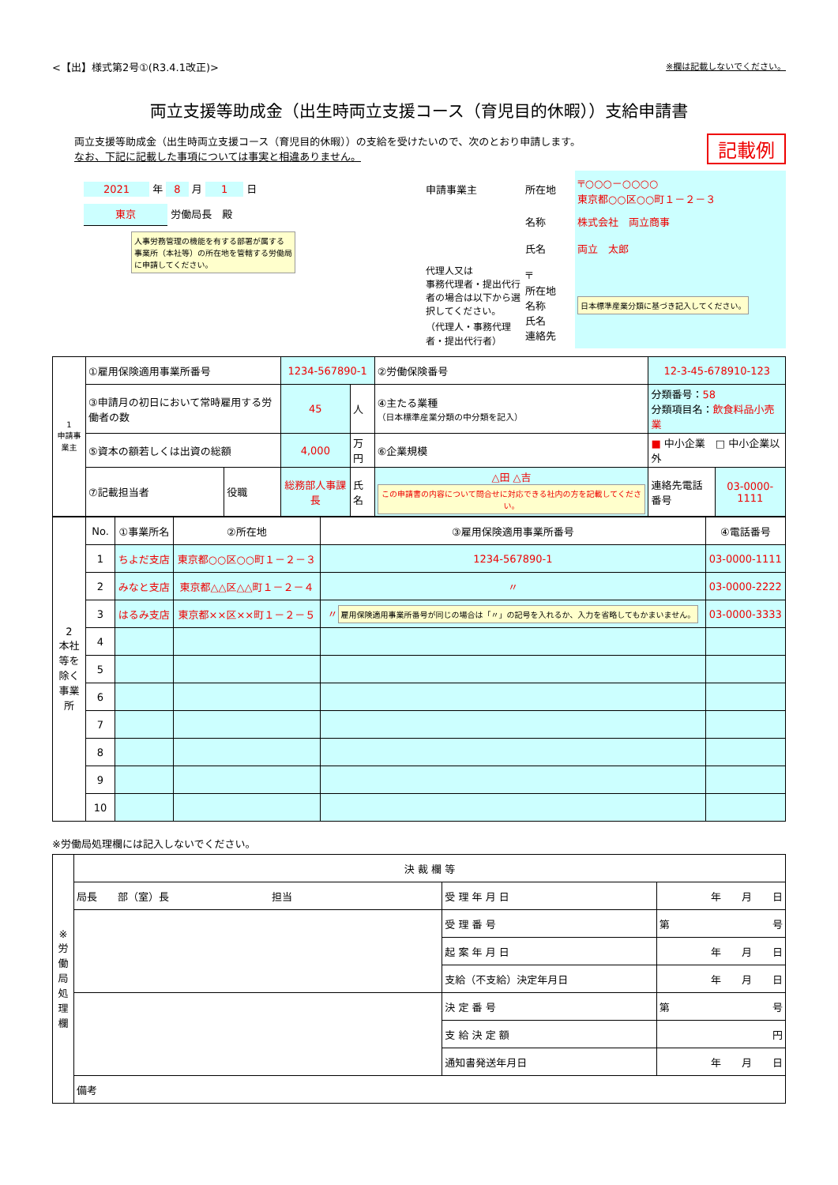<【出】様式第2号①(R3.4.1改正)> ※欄は記載しないでください。
両立支援等助成金（出生時両立支援コース（育児目的休暇））支給申請書
両立支援等助成金（出生時両立支援コース（育児目的休暇））の支給を受けたいので、次のとおり申請します。
なお、下記に記載した事項については事実と相違ありません。
記載例
2021 年 8 月 1 日
東京 労働局長　殿
人事労務管理の機能を有する部署が属する
事業所（本社等）の所在地を管轄する労働局
に申請してください。
| 申請事業主 | 所在地 | 〒○○○－○○○○ 東京都○○区○○町１－２－３ |
| | 名称 | 株式会社 両立商事 |
| | 氏名 | 両立 太郎 |
| 代理人又は 事務代理者・提出代行者の場合は以下から選択してください。 （代理人・事務代理者・提出代行者） | 〒 所在地 名称 氏名 連絡先 | 日本標準産業分類に基づき記入してください。 |
| 1 申請事業主 | ①雇用保険適用事業所番号 | | 1234-567890-1 | | ②労働保険番号 | 12-3-45-678910-123 | |
| | ③申請月の初日において常時雇用する労働者の数 | | 45 | 人 | ④主たる業種 （日本標準産業分類の中分類を記入） | 分類番号： 58 分類項目名： 飲食料品小売業 | |
| | ⑤資本の額若しくは出資の総額 | | 4,000 | 万円 | ⑥企業規模 | ■ 中小企業 □ 中小企業以外 | |
| | ⑦記載担当者 | 役職 | 総務部人事課長 | 氏名 | △田 △吉 この申請書の内容について問合せに対応できる社内の方を記載してください。 | 連絡先電話番号 | 03-0000-1111 |
| 2 本社等を除く事業所 | No. | ①事業所名 | ②所在地 | ③雇用保険適用事業所番号 | ④電話番号 |
| | 1 | ちよだ支店 | 東京都○○区○○町１－２－３ | 1234-567890-1 | 03-0000-1111 |
| | 2 | みなと支店 | 東京都△△区△△町１－２－４ | 〃 | 03-0000-2222 |
| | 3 | はるみ支店 | 東京都××区××町１－２－５ | 〃 雇用保険適用事業所番号が同じの場合は「〃」の記号を入れるか、入力を省略してもかまいません。 | 03-0000-3333 |
| | 4 | | | | |
| | 5 | | | | |
| | 6 | | | | |
| | 7 | | | | |
| | 8 | | | | |
| | 9 | | | | |
| | 10 | | | | |
※労働局処理欄には記入しないでください。
| ※労働局処理欄 | 決 裁 欄 等 | | |
| | 局長 部（室）長 担当 | 受 理 年 月 日 | 年 月 日 |
| | | 受 理 番 号 | 第 号 |
| | | 起 案 年 月 日 | 年 月 日 |
| | | 支給（不支給）決定年月日 | 年 月 日 |
| | | 決 定 番 号 | 第 号 |
| | | 支 給 決 定 額 | 円 |
| | | 通知書発送年月日 | 年 月 日 |
| | 備考 | | |